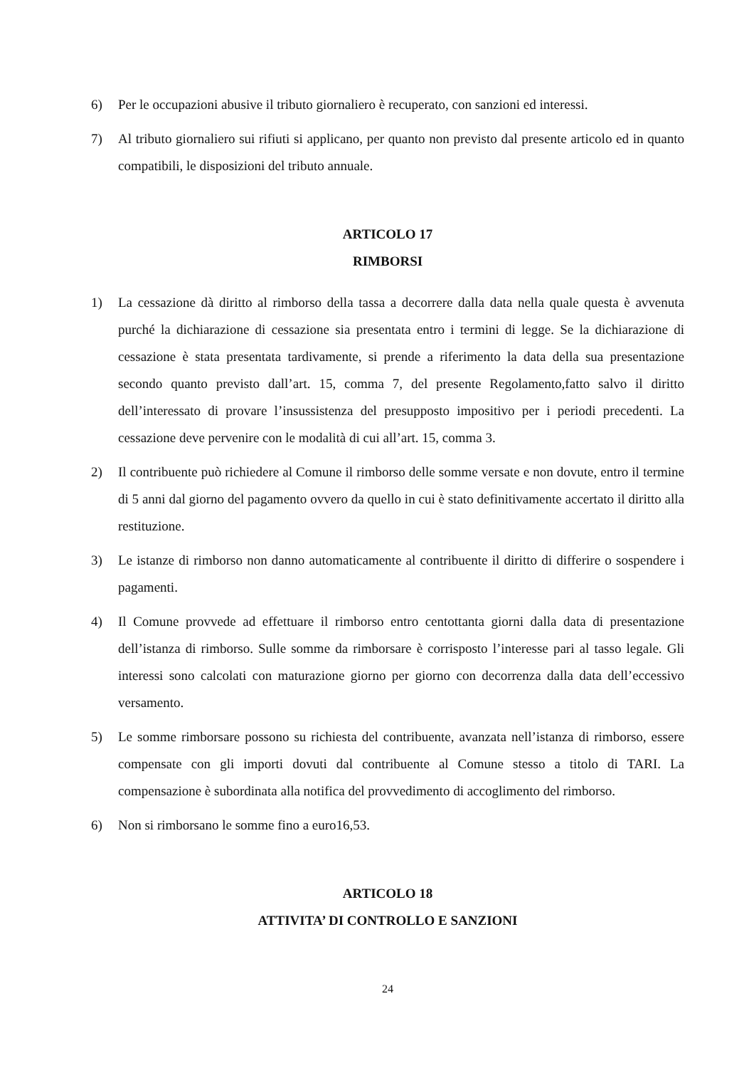6) Per le occupazioni abusive il tributo giornaliero è recuperato, con sanzioni ed interessi.
7) Al tributo giornaliero sui rifiuti si applicano, per quanto non previsto dal presente articolo ed in quanto compatibili, le disposizioni del tributo annuale.
ARTICOLO 17
RIMBORSI
1) La cessazione dà diritto al rimborso della tassa a decorrere dalla data nella quale questa è avvenuta purché la dichiarazione di cessazione sia presentata entro i termini di legge. Se la dichiarazione di cessazione è stata presentata tardivamente, si prende a riferimento la data della sua presentazione secondo quanto previsto dall’art. 15, comma 7, del presente Regolamento,fatto salvo il diritto dell’interessato di provare l’insussistenza del presupposto impositivo per i periodi precedenti. La cessazione deve pervenire con le modalità di cui all’art. 15, comma 3.
2) Il contribuente può richiedere al Comune il rimborso delle somme versate e non dovute, entro il termine di 5 anni dal giorno del pagamento ovvero da quello in cui è stato definitivamente accertato il diritto alla restituzione.
3) Le istanze di rimborso non danno automaticamente al contribuente il diritto di differire o sospendere i pagamenti.
4) Il Comune provvede ad effettuare il rimborso entro centottanta giorni dalla data di presentazione dell’istanza di rimborso. Sulle somme da rimborsare è corrisposto l’interesse pari al tasso legale. Gli interessi sono calcolati con maturazione giorno per giorno con decorrenza dalla data dell’eccessivo versamento.
5) Le somme rimborsare possono su richiesta del contribuente, avanzata nell’istanza di rimborso, essere compensate con gli importi dovuti dal contribuente al Comune stesso a titolo di TARI. La compensazione è subordinata alla notifica del provvedimento di accoglimento del rimborso.
6) Non si rimborsano le somme fino a euro16,53.
ARTICOLO 18
ATTIVITA’ DI CONTROLLO E SANZIONI
24